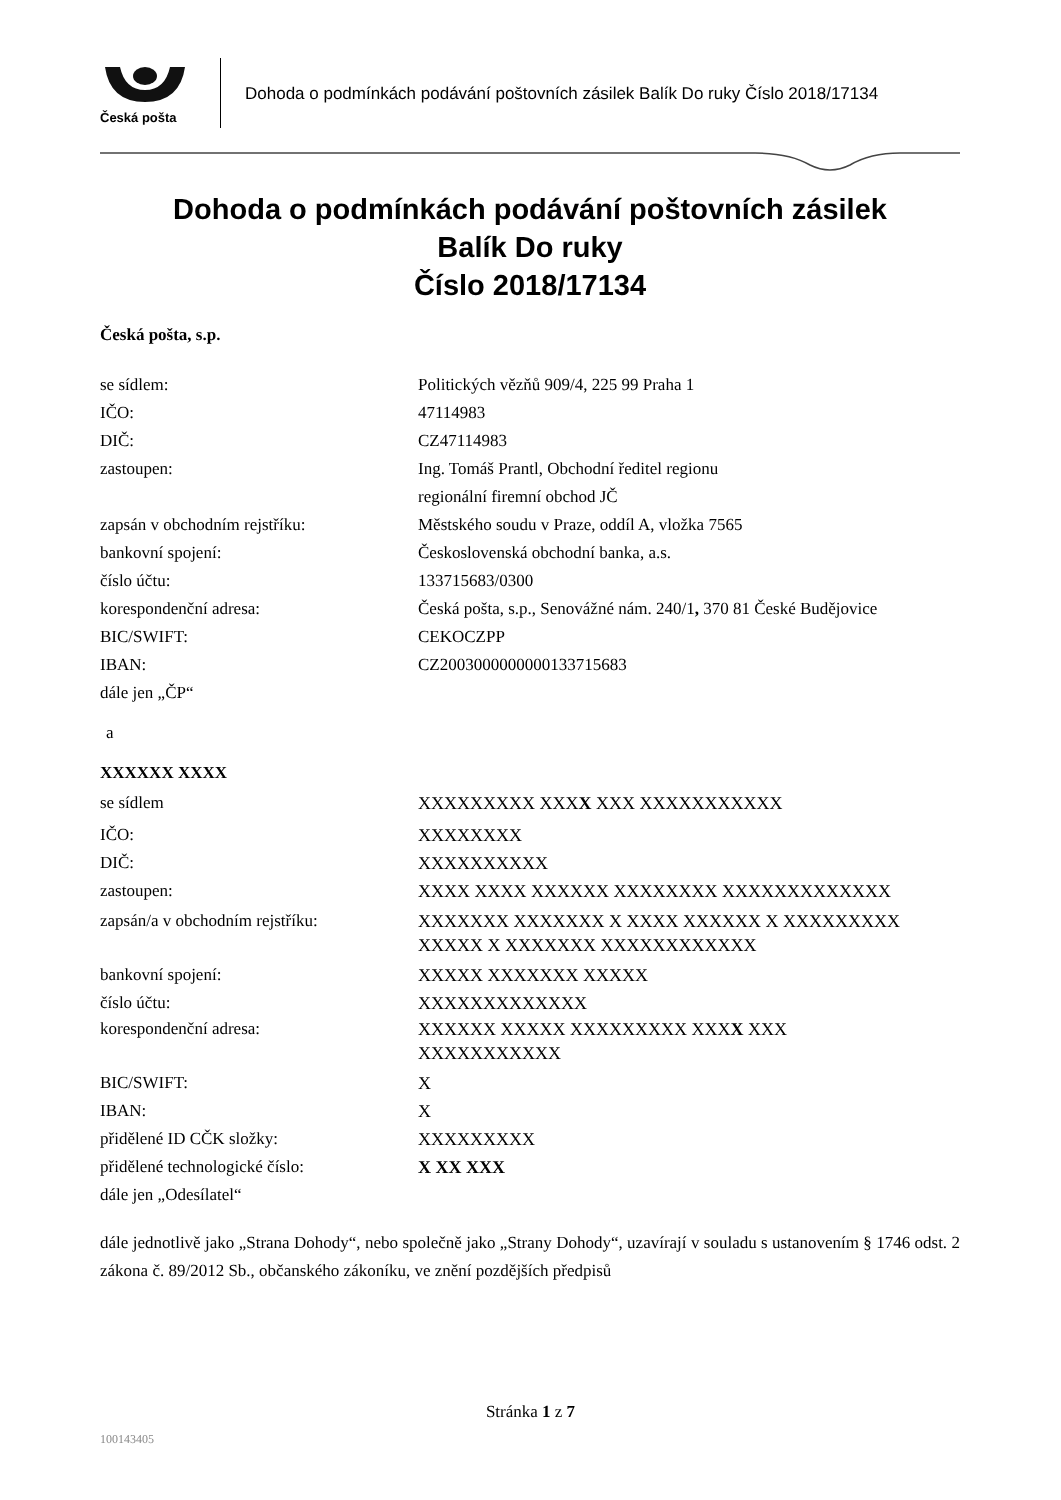Česká pošta
Dohoda o podmínkách podávání poštovních zásilek Balík Do ruky Číslo 2018/17134
Dohoda o podmínkách podávání poštovních zásilek
Balík Do ruky
Číslo 2018/17134
Česká pošta, s.p.
se sídlem: Politických vězňů 909/4, 225 99 Praha 1
IČO: 47114983
DIČ: CZ47114983
zastoupen: Ing. Tomáš Prantl, Obchodní ředitel regionu
regionální firemní obchod JČ
zapsán v obchodním rejstříku: Městského soudu v Praze, oddíl A, vložka 7565
bankovní spojení: Československá obchodní banka, a.s.
číslo účtu: 133715683/0300
korespondenční adresa: Česká pošta, s.p., Senovážné nám. 240/1, 370 81 České Budějovice
BIC/SWIFT: CEKOCZPP
IBAN: CZ2003000000000133715683
dále jen „ČP“
a
XXXXXX XXXX
se sídlem XXXXXXXXX XXXX XXX XXXXXXXXXXX
IČO: XXXXXXXX
DIČ: XXXXXXXXXX
zastoupen: XXXX XXXX XXXXXX XXXXXXXX XXXXXXXXXXXXX
zapsán/a v obchodním rejstříku: XXXXXXX XXXXXXX X XXXX XXXXXX X XXXXXXXXX
XXXXX X XXXXXXX XXXXXXXXXXXX
bankovní spojení: XXXXX XXXXXXX XXXXX
číslo účtu: XXXXXXXXXXXXX
korespondenční adresa: XXXXXX XXXXX XXXXXXXXX XXXX XXX
XXXXXXXXXXX
BIC/SWIFT: X
IBAN: X
přidělené ID CČK složky: XXXXXXXXX
přidělené technologické číslo: X XX XXX
dále jen „Odesílatel“
dále jednotlivě jako „Strana Dohody“, nebo společně jako „Strany Dohody“, uzavírají v souladu s ustanovením § 1746 odst. 2 zákona č. 89/2012 Sb., občanského zákoníku, ve znění pozdějších předpisů
Stránka 1 z 7
100143405